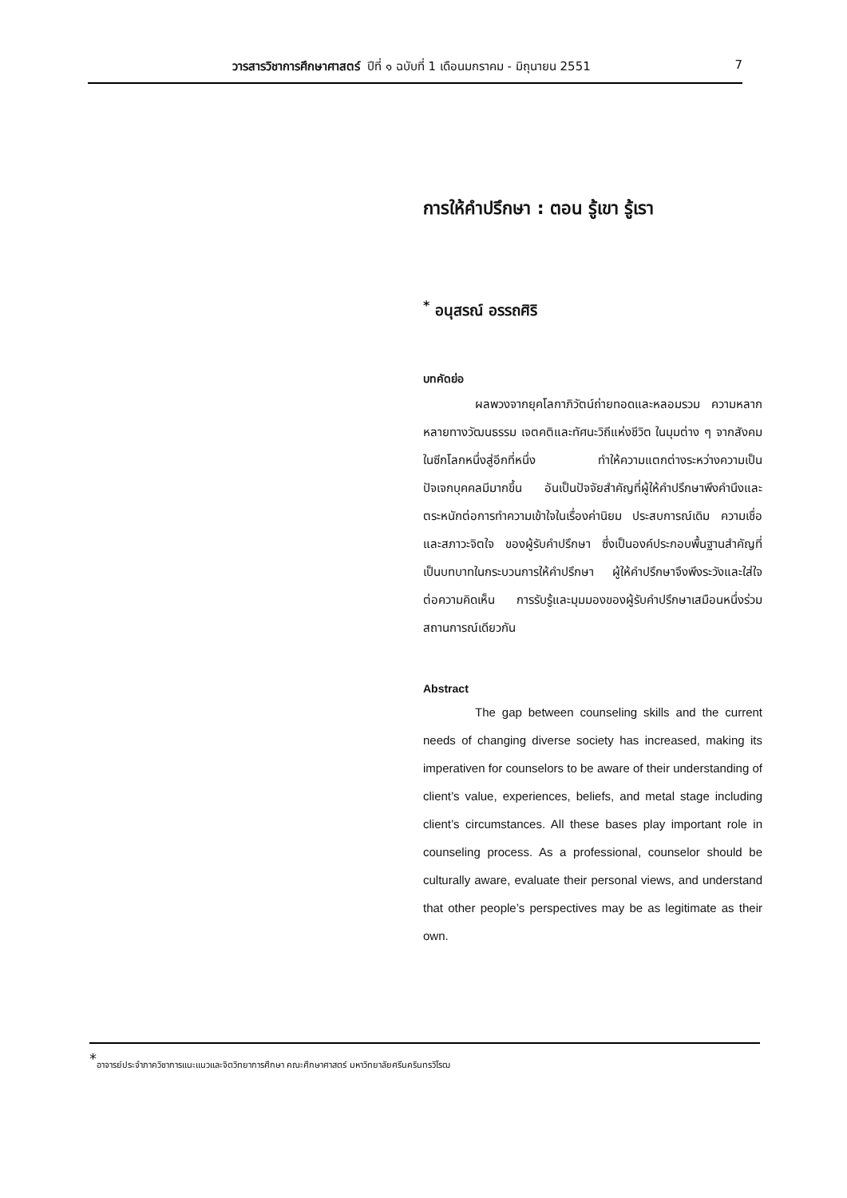วารสารวิชาการศึกษาศาสตร์ ปีที่ ๑ ฉบับที่ 1 เดือนมกราคม - มิถุนายน 2551
7
การให้คำปรึกษา : ตอน รู้เขา รู้เรา
<sup>*</sup> อนุสรณ์ อรรถศิริ
บทคัดย่อ
ผลพวงจากยุคโลกาภิวัตน์ถ่ายทอดและหลอมรวม ความหลากหลายทางวัฒนธรรม เจตคติและทัศนะวิถีแห่งชีวิต ในมุมต่าง ๆ จากสังคมในซีกโลกหนึ่งสู่อีกที่หนึ่ง ทำให้ความแตกต่างระหว่างความเป็นปัจเจกบุคคลมีมากขึ้น อันเป็นปัจจัยสำคัญที่ผู้ให้คำปรึกษาพึงคำนึงและตระหนักต่อการทำความเข้าใจในเรื่องค่านิยม ประสบการณ์เดิม ความเชื่อ และสภาวะจิตใจ ของผู้รับคำปรึกษา ซึ่งเป็นองค์ประกอบพื้นฐานสำคัญที่เป็นบทบาทในกระบวนการให้คำปรึกษา ผู้ให้คำปรึกษาจึงพึงระวังและใส่ใจต่อความคิดเห็น การรับรู้และมุมมองของผู้รับคำปรึกษาเสมือนหนึ่งร่วมสถานการณ์เดียวกัน
Abstract
The gap between counseling skills and the current needs of changing diverse society has increased, making its imperativen for counselors to be aware of their understanding of client’s value, experiences, beliefs, and metal stage including client’s circumstances. All these bases play important role in counseling process. As a professional, counselor should be culturally aware, evaluate their personal views, and understand that other people’s perspectives may be as legitimate as their own.
<sup>*</sup> อาจารย์ประจำภาควิชาการแนะแนวและจิตวิทยาการศึกษา คณะศึกษาศาสตร์ มหาวิทยาลัยศรีนครินทรวิโรฒ